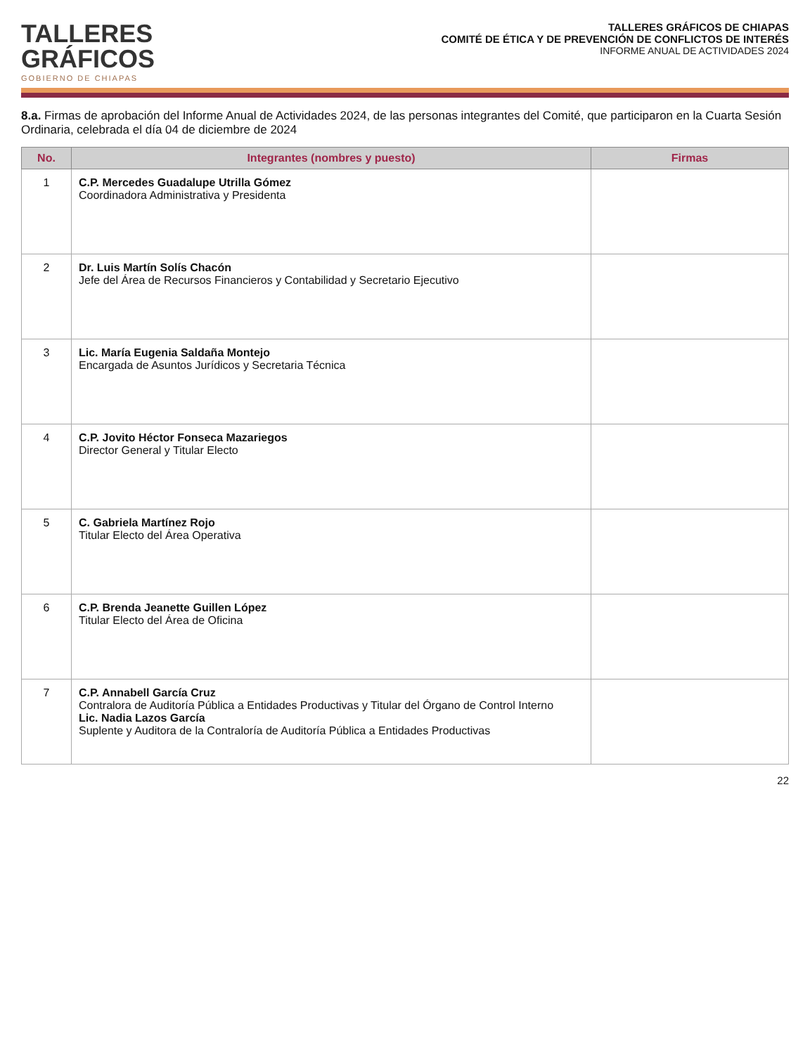TALLERES
GRÁFICOS
GOBIERNO DE CHIAPAS
TALLERES GRÁFICOS DE CHIAPAS
COMITÉ DE ÉTICA Y DE PREVENCIÓN DE CONFLICTOS DE INTERÉS
INFORME ANUAL DE ACTIVIDADES 2024
8.a. Firmas de aprobación del Informe Anual de Actividades 2024, de las personas integrantes del Comité, que participaron en la Cuarta Sesión Ordinaria, celebrada el día 04 de diciembre de 2024
| No. | Integrantes (nombres y puesto) | Firmas |
| --- | --- | --- |
| 1 | C.P. Mercedes Guadalupe Utrilla Gómez Coordinadora Administrativa y Presidenta | |
| 2 | Dr. Luis Martín Solís Chacón Jefe del Área de Recursos Financieros y Contabilidad y Secretario Ejecutivo | |
| 3 | Lic. María Eugenia Saldaña Montejo Encargada de Asuntos Jurídicos y Secretaria Técnica | |
| 4 | C.P. Jovito Héctor Fonseca Mazariegos Director General y Titular Electo | |
| 5 | C. Gabriela Martínez Rojo Titular Electo del Área Operativa | |
| 6 | C.P. Brenda Jeanette Guillen López Titular Electo del Área de Oficina | |
| 7 | C.P. Annabell García Cruz Contralora de Auditoría Pública a Entidades Productivas y Titular del Órgano de Control Interno Lic. Nadia Lazos García Suplente y Auditora de la Contraloría de Auditoría Pública a Entidades Productivas | |
22